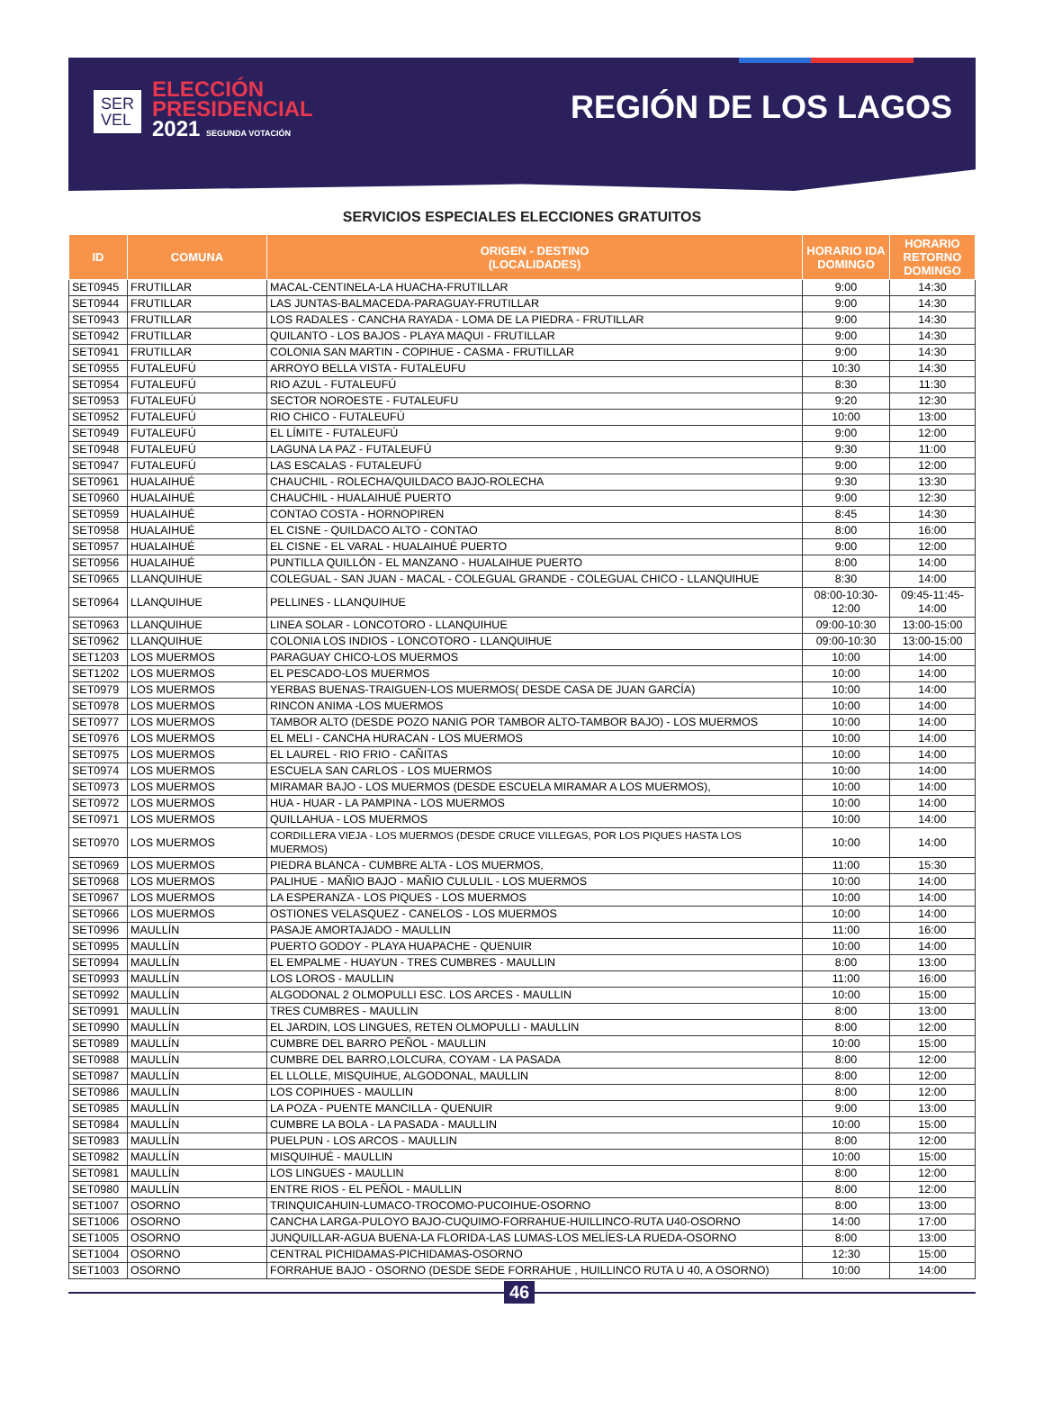SER
VEL
ELECCIÓN
PRESIDENCIAL
2021 SEGUNDA VOTACIÓN
REGIÓN DE LOS LAGOS
SERVICIOS ESPECIALES ELECCIONES GRATUITOS
| ID | COMUNA | ORIGEN - DESTINO (LOCALIDADES) | HORARIO IDA DOMINGO | HORARIO RETORNO DOMINGO |
| --- | --- | --- | --- | --- |
| SET0945 | FRUTILLAR | MACAL-CENTINELA-LA HUACHA-FRUTILLAR | 9:00 | 14:30 |
| SET0944 | FRUTILLAR | LAS JUNTAS-BALMACEDA-PARAGUAY-FRUTILLAR | 9:00 | 14:30 |
| SET0943 | FRUTILLAR | LOS RADALES - CANCHA RAYADA - LOMA DE LA PIEDRA - FRUTILLAR | 9:00 | 14:30 |
| SET0942 | FRUTILLAR | QUILANTO - LOS BAJOS - PLAYA MAQUI - FRUTILLAR | 9:00 | 14:30 |
| SET0941 | FRUTILLAR | COLONIA SAN MARTIN - COPIHUE - CASMA - FRUTILLAR | 9:00 | 14:30 |
| SET0955 | FUTALEUFÚ | ARROYO BELLA VISTA - FUTALEUFU | 10:30 | 14:30 |
| SET0954 | FUTALEUFÚ | RIO AZUL - FUTALEUFÚ | 8:30 | 11:30 |
| SET0953 | FUTALEUFÚ | SECTOR NOROESTE - FUTALEUFU | 9:20 | 12:30 |
| SET0952 | FUTALEUFÚ | RIO CHICO - FUTALEUFÚ | 10:00 | 13:00 |
| SET0949 | FUTALEUFÚ | EL LÍMITE - FUTALEUFÚ | 9:00 | 12:00 |
| SET0948 | FUTALEUFÚ | LAGUNA LA PAZ - FUTALEUFÚ | 9:30 | 11:00 |
| SET0947 | FUTALEUFÚ | LAS ESCALAS - FUTALEUFÚ | 9:00 | 12:00 |
| SET0961 | HUALAIHUÉ | CHAUCHIL - ROLECHA/QUILDACO BAJO-ROLECHA | 9:30 | 13:30 |
| SET0960 | HUALAIHUÉ | CHAUCHIL - HUALAIHUÉ PUERTO | 9:00 | 12:30 |
| SET0959 | HUALAIHUÉ | CONTAO COSTA - HORNOPIREN | 8:45 | 14:30 |
| SET0958 | HUALAIHUÉ | EL CISNE - QUILDACO ALTO - CONTAO | 8:00 | 16:00 |
| SET0957 | HUALAIHUÉ | EL CISNE - EL VARAL - HUALAIHUÉ PUERTO | 9:00 | 12:00 |
| SET0956 | HUALAIHUÉ | PUNTILLA QUILLÓN - EL MANZANO - HUALAIHUE PUERTO | 8:00 | 14:00 |
| SET0965 | LLANQUIHUE | COLEGUAL - SAN JUAN - MACAL - COLEGUAL GRANDE - COLEGUAL CHICO - LLANQUIHUE | 8:30 | 14:00 |
| SET0964 | LLANQUIHUE | PELLINES - LLANQUIHUE | 08:00-10:30-12:00 | 09:45-11:45-14:00 |
| SET0963 | LLANQUIHUE | LINEA SOLAR - LONCOTORO - LLANQUIHUE | 09:00-10:30 | 13:00-15:00 |
| SET0962 | LLANQUIHUE | COLONIA LOS INDIOS - LONCOTORO - LLANQUIHUE | 09:00-10:30 | 13:00-15:00 |
| SET1203 | LOS MUERMOS | PARAGUAY CHICO-LOS MUERMOS | 10:00 | 14:00 |
| SET1202 | LOS MUERMOS | EL PESCADO-LOS MUERMOS | 10:00 | 14:00 |
| SET0979 | LOS MUERMOS | YERBAS BUENAS-TRAIGUEN-LOS MUERMOS( DESDE CASA DE JUAN GARCÍA) | 10:00 | 14:00 |
| SET0978 | LOS MUERMOS | RINCON ANIMA -LOS MUERMOS | 10:00 | 14:00 |
| SET0977 | LOS MUERMOS | TAMBOR ALTO (DESDE POZO NANIG POR TAMBOR ALTO-TAMBOR BAJO) - LOS MUERMOS | 10:00 | 14:00 |
| SET0976 | LOS MUERMOS | EL MELI - CANCHA HURACAN - LOS MUERMOS | 10:00 | 14:00 |
| SET0975 | LOS MUERMOS | EL LAUREL - RIO FRIO - CAÑITAS | 10:00 | 14:00 |
| SET0974 | LOS MUERMOS | ESCUELA SAN CARLOS - LOS MUERMOS | 10:00 | 14:00 |
| SET0973 | LOS MUERMOS | MIRAMAR BAJO - LOS MUERMOS (DESDE ESCUELA MIRAMAR A LOS MUERMOS), | 10:00 | 14:00 |
| SET0972 | LOS MUERMOS | HUA - HUAR - LA PAMPINA - LOS MUERMOS | 10:00 | 14:00 |
| SET0971 | LOS MUERMOS | QUILLAHUA - LOS MUERMOS | 10:00 | 14:00 |
| SET0970 | LOS MUERMOS | CORDILLERA VIEJA - LOS MUERMOS (DESDE CRUCE VILLEGAS, POR LOS PIQUES HASTA LOS MUERMOS) | 10:00 | 14:00 |
| SET0969 | LOS MUERMOS | PIEDRA BLANCA - CUMBRE ALTA - LOS MUERMOS, | 11:00 | 15:30 |
| SET0968 | LOS MUERMOS | PALIHUE - MAÑIO BAJO - MAÑIO CULULIL - LOS MUERMOS | 10:00 | 14:00 |
| SET0967 | LOS MUERMOS | LA ESPERANZA - LOS PIQUES - LOS MUERMOS | 10:00 | 14:00 |
| SET0966 | LOS MUERMOS | OSTIONES VELASQUEZ - CANELOS - LOS MUERMOS | 10:00 | 14:00 |
| SET0996 | MAULLÍN | PASAJE AMORTAJADO - MAULLIN | 11:00 | 16:00 |
| SET0995 | MAULLÍN | PUERTO GODOY - PLAYA HUAPACHE - QUENUIR | 10:00 | 14:00 |
| SET0994 | MAULLÍN | EL EMPALME - HUAYUN - TRES CUMBRES - MAULLIN | 8:00 | 13:00 |
| SET0993 | MAULLÍN | LOS LOROS - MAULLIN | 11:00 | 16:00 |
| SET0992 | MAULLÍN | ALGODONAL 2 OLMOPULLI ESC. LOS ARCES - MAULLIN | 10:00 | 15:00 |
| SET0991 | MAULLÍN | TRES CUMBRES - MAULLIN | 8:00 | 13:00 |
| SET0990 | MAULLÍN | EL JARDIN, LOS LINGUES, RETEN OLMOPULLI - MAULLIN | 8:00 | 12:00 |
| SET0989 | MAULLÍN | CUMBRE DEL BARRO PEÑOL - MAULLIN | 10:00 | 15:00 |
| SET0988 | MAULLÍN | CUMBRE DEL BARRO,LOLCURA, COYAM - LA PASADA | 8:00 | 12:00 |
| SET0987 | MAULLÍN | EL LLOLLE, MISQUIHUE, ALGODONAL, MAULLIN | 8:00 | 12:00 |
| SET0986 | MAULLÍN | LOS COPIHUES - MAULLIN | 8:00 | 12:00 |
| SET0985 | MAULLÍN | LA POZA - PUENTE MANCILLA - QUENUIR | 9:00 | 13:00 |
| SET0984 | MAULLÍN | CUMBRE LA BOLA - LA PASADA - MAULLIN | 10:00 | 15:00 |
| SET0983 | MAULLÍN | PUELPUN - LOS ARCOS - MAULLIN | 8:00 | 12:00 |
| SET0982 | MAULLÍN | MISQUIHUÉ - MAULLIN | 10:00 | 15:00 |
| SET0981 | MAULLÍN | LOS LINGUES - MAULLIN | 8:00 | 12:00 |
| SET0980 | MAULLÍN | ENTRE RIOS - EL PEÑOL - MAULLIN | 8:00 | 12:00 |
| SET1007 | OSORNO | TRINQUICAHUIN-LUMACO-TROCOMO-PUCOIHUE-OSORNO | 8:00 | 13:00 |
| SET1006 | OSORNO | CANCHA LARGA-PULOYO BAJO-CUQUIMO-FORRAHUE-HUILLINCO-RUTA U40-OSORNO | 14:00 | 17:00 |
| SET1005 | OSORNO | JUNQUILLAR-AGUA BUENA-LA FLORIDA-LAS LUMAS-LOS MELÍES-LA RUEDA-OSORNO | 8:00 | 13:00 |
| SET1004 | OSORNO | CENTRAL PICHIDAMAS-PICHIDAMAS-OSORNO | 12:30 | 15:00 |
| SET1003 | OSORNO | FORRAHUE BAJO - OSORNO (DESDE SEDE FORRAHUE , HUILLINCO RUTA U 40, A OSORNO) | 10:00 | 14:00 |
46